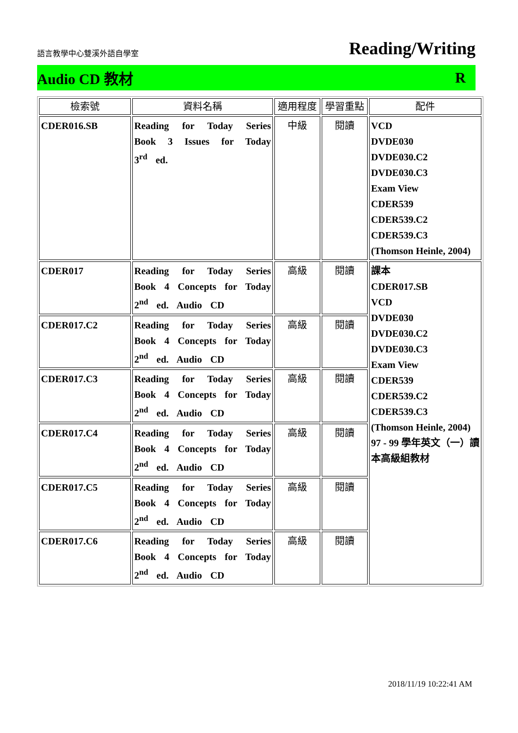語言教學中心雙溪外語自學室 Reading/Writing
Audio CD 教材 R
| 檢索號 | 資料名稱 | 適用程度 | 學習重點 | 配件 |
| --- | --- | --- | --- | --- |
| CDER016.SB | Reading for Today Series Book 3 Issues for Today 3<sup>rd</sup> ed. | 中級 | 閱讀 | VCD DVDE030 DVDE030.C2 DVDE030.C3 Exam View CDER539 CDER539.C2 CDER539.C3 (Thomson Heinle, 2004) |
| CDER017 | Reading for Today Series Book 4 Concepts for Today 2<sup>nd</sup> ed. Audio CD | 高級 | 閱讀 | 課本 CDER017.SB VCD DVDE030 DVDE030.C2 DVDE030.C3 Exam View CDER539 CDER539.C2 CDER539.C3 (Thomson Heinle, 2004) 97 - 99 學年英文（一）讀本高級組教材 |
| CDER017.C2 | Reading for Today Series Book 4 Concepts for Today 2<sup>nd</sup> ed. Audio CD | 高級 | 閱讀 | |
| CDER017.C3 | Reading for Today Series Book 4 Concepts for Today 2<sup>nd</sup> ed. Audio CD | 高級 | 閱讀 | |
| CDER017.C4 | Reading for Today Series Book 4 Concepts for Today 2<sup>nd</sup> ed. Audio CD | 高級 | 閱讀 | |
| CDER017.C5 | Reading for Today Series Book 4 Concepts for Today 2<sup>nd</sup> ed. Audio CD | 高級 | 閱讀 | |
| CDER017.C6 | Reading for Today Series Book 4 Concepts for Today 2<sup>nd</sup> ed. Audio CD | 高級 | 閱讀 | |
2018/11/19 10:22:41 AM